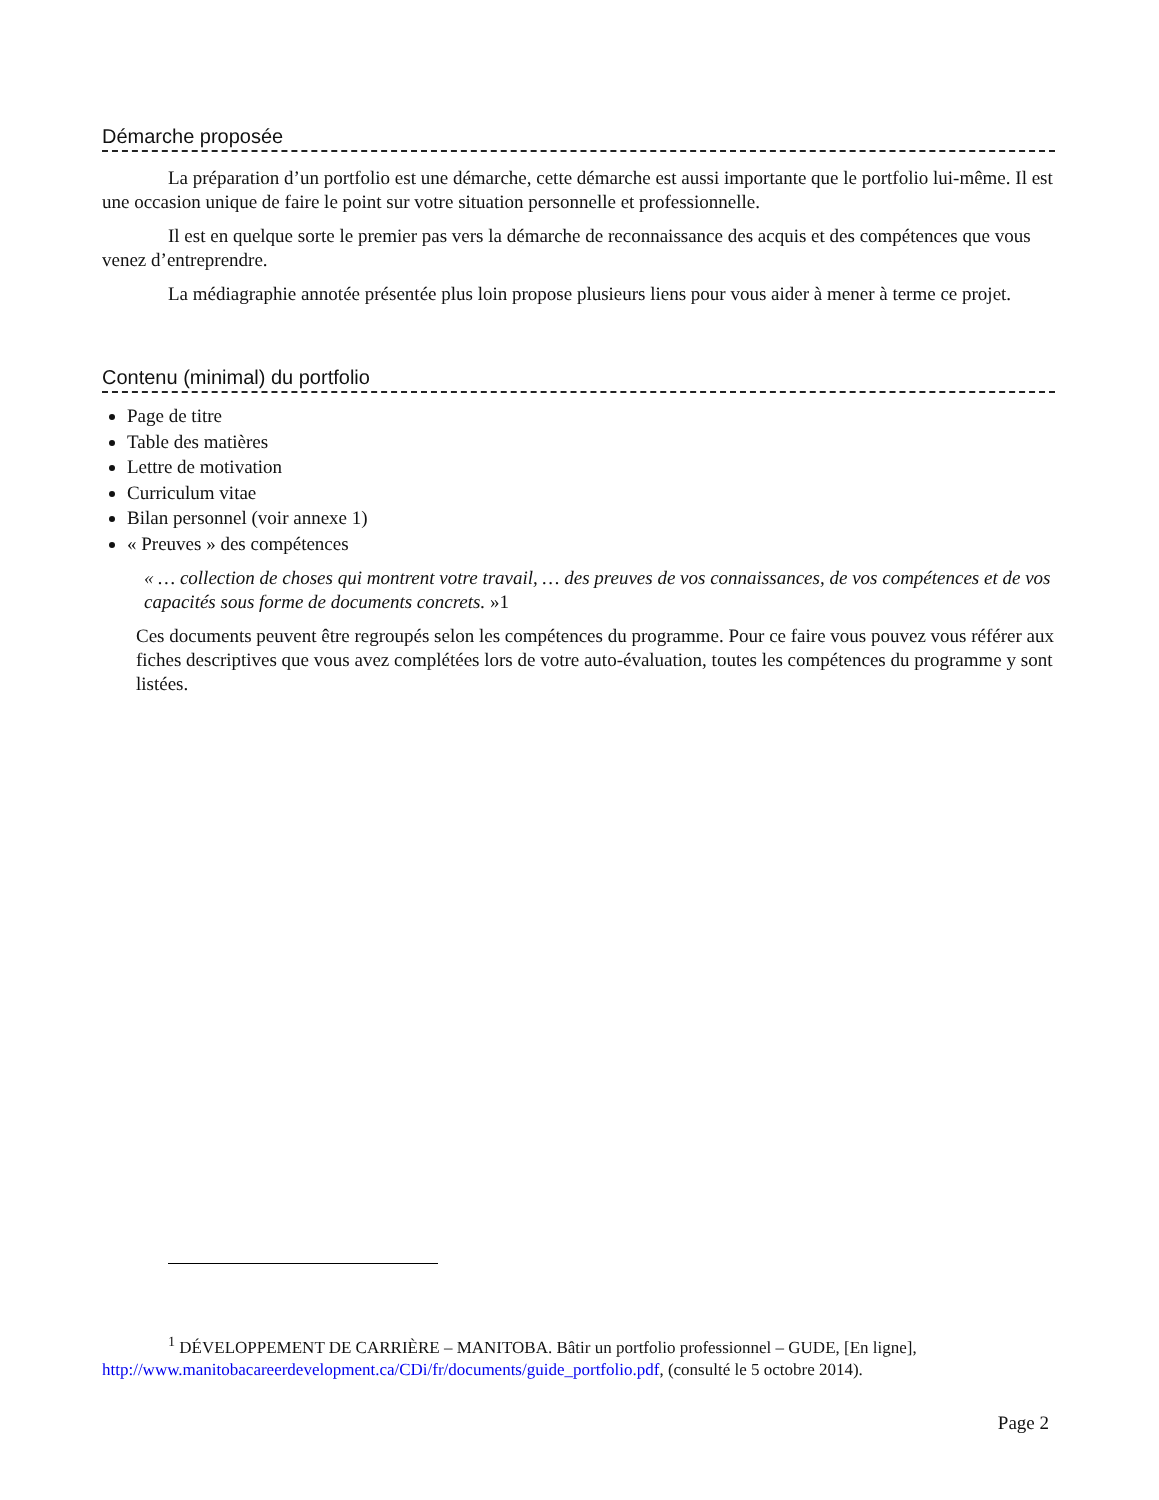Démarche proposée
La préparation d’un portfolio est une démarche, cette démarche est aussi importante que le portfolio lui-même. Il est une occasion unique de faire le point sur votre situation personnelle et professionnelle.
Il est en quelque sorte le premier pas vers la démarche de reconnaissance des acquis et des compétences que vous venez d’entreprendre.
La médiagraphie annotée présentée plus loin propose plusieurs liens pour vous aider à mener à terme ce projet.
Contenu (minimal) du portfolio
Page de titre
Table des matières
Lettre de motivation
Curriculum vitae
Bilan personnel (voir annexe 1)
« Preuves » des compétences
« … collection de choses qui montrent votre travail, … des preuves de vos connaissances, de vos compétences et de vos capacités sous forme de documents concrets. »1
Ces documents peuvent être regroupés selon les compétences du programme. Pour ce faire vous pouvez vous référer aux fiches descriptives que vous avez complétées lors de votre auto-évaluation, toutes les compétences du programme y sont listées.
<sup>1</sup> DÉVELOPPEMENT DE CARRIÈRE – MANITOBA. Bâtir un portfolio professionnel – GUDE, [En ligne],
http://www.manitobacareerdevelopment.ca/CDi/fr/documents/guide_portfolio.pdf, (consulté le 5 octobre 2014).
Page 2